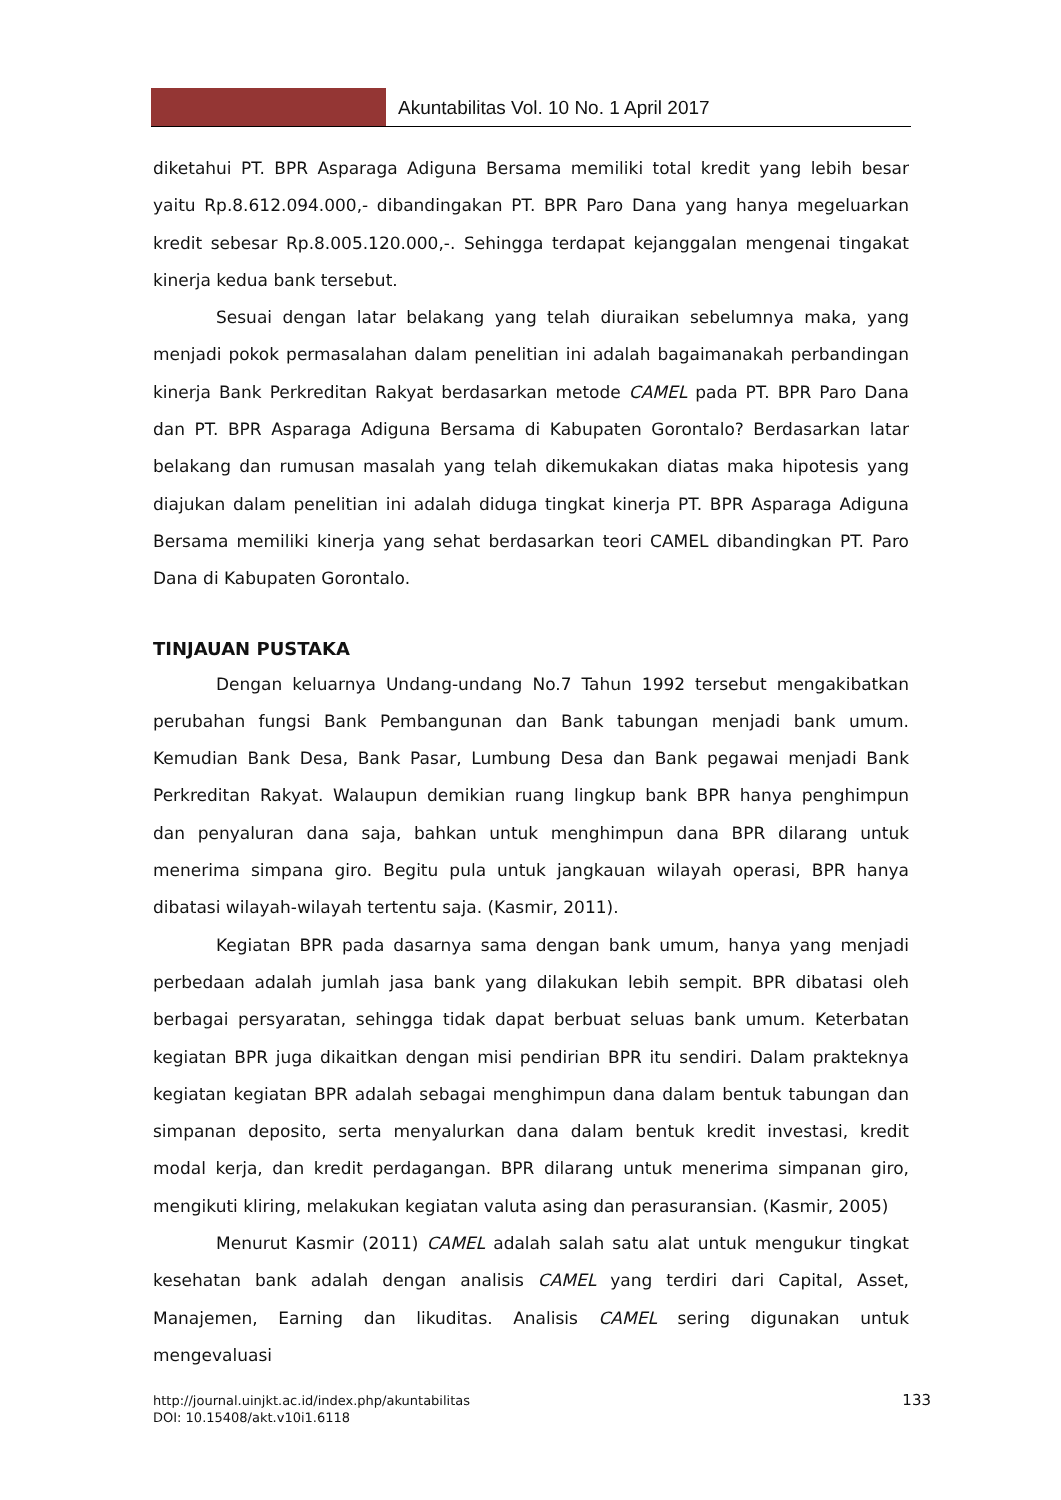Akuntabilitas Vol. 10 No. 1 April 2017
diketahui PT. BPR Asparaga Adiguna Bersama memiliki total kredit yang lebih besar yaitu Rp.8.612.094.000,- dibandingakan PT. BPR Paro Dana yang hanya megeluarkan kredit sebesar Rp.8.005.120.000,-. Sehingga terdapat kejanggalan mengenai tingakat kinerja kedua bank tersebut.
Sesuai dengan latar belakang yang telah diuraikan sebelumnya maka, yang menjadi pokok permasalahan dalam penelitian ini adalah bagaimanakah perbandingan kinerja Bank Perkreditan Rakyat berdasarkan metode CAMEL pada PT. BPR Paro Dana dan PT. BPR Asparaga Adiguna Bersama di Kabupaten Gorontalo? Berdasarkan latar belakang dan rumusan masalah yang telah dikemukakan diatas maka hipotesis yang diajukan dalam penelitian ini adalah diduga tingkat kinerja PT. BPR Asparaga Adiguna Bersama memiliki kinerja yang sehat berdasarkan teori CAMEL dibandingkan PT. Paro Dana di Kabupaten Gorontalo.
TINJAUAN PUSTAKA
Dengan keluarnya Undang-undang No.7 Tahun 1992 tersebut mengakibatkan perubahan fungsi Bank Pembangunan dan Bank tabungan menjadi bank umum. Kemudian Bank Desa, Bank Pasar, Lumbung Desa dan Bank pegawai menjadi Bank Perkreditan Rakyat. Walaupun demikian ruang lingkup bank BPR hanya penghimpun dan penyaluran dana saja, bahkan untuk menghimpun dana BPR dilarang untuk menerima simpana giro. Begitu pula untuk jangkauan wilayah operasi, BPR hanya dibatasi wilayah-wilayah tertentu saja. (Kasmir, 2011).
Kegiatan BPR pada dasarnya sama dengan bank umum, hanya yang menjadi perbedaan adalah jumlah jasa bank yang dilakukan lebih sempit. BPR dibatasi oleh berbagai persyaratan, sehingga tidak dapat berbuat seluas bank umum. Keterbatan kegiatan BPR juga dikaitkan dengan misi pendirian BPR itu sendiri. Dalam prakteknya kegiatan kegiatan BPR adalah sebagai menghimpun dana dalam bentuk tabungan dan simpanan deposito, serta menyalurkan dana dalam bentuk kredit investasi, kredit modal kerja, dan kredit perdagangan. BPR dilarang untuk menerima simpanan giro, mengikuti kliring, melakukan kegiatan valuta asing dan perasuransian. (Kasmir, 2005)
Menurut Kasmir (2011) CAMEL adalah salah satu alat untuk mengukur tingkat kesehatan bank adalah dengan analisis CAMEL yang terdiri dari Capital, Asset, Manajemen, Earning dan likuditas. Analisis CAMEL sering digunakan untuk mengevaluasi
http://journal.uinjkt.ac.id/index.php/akuntabilitas
DOI: 10.15408/akt.v10i1.6118
133